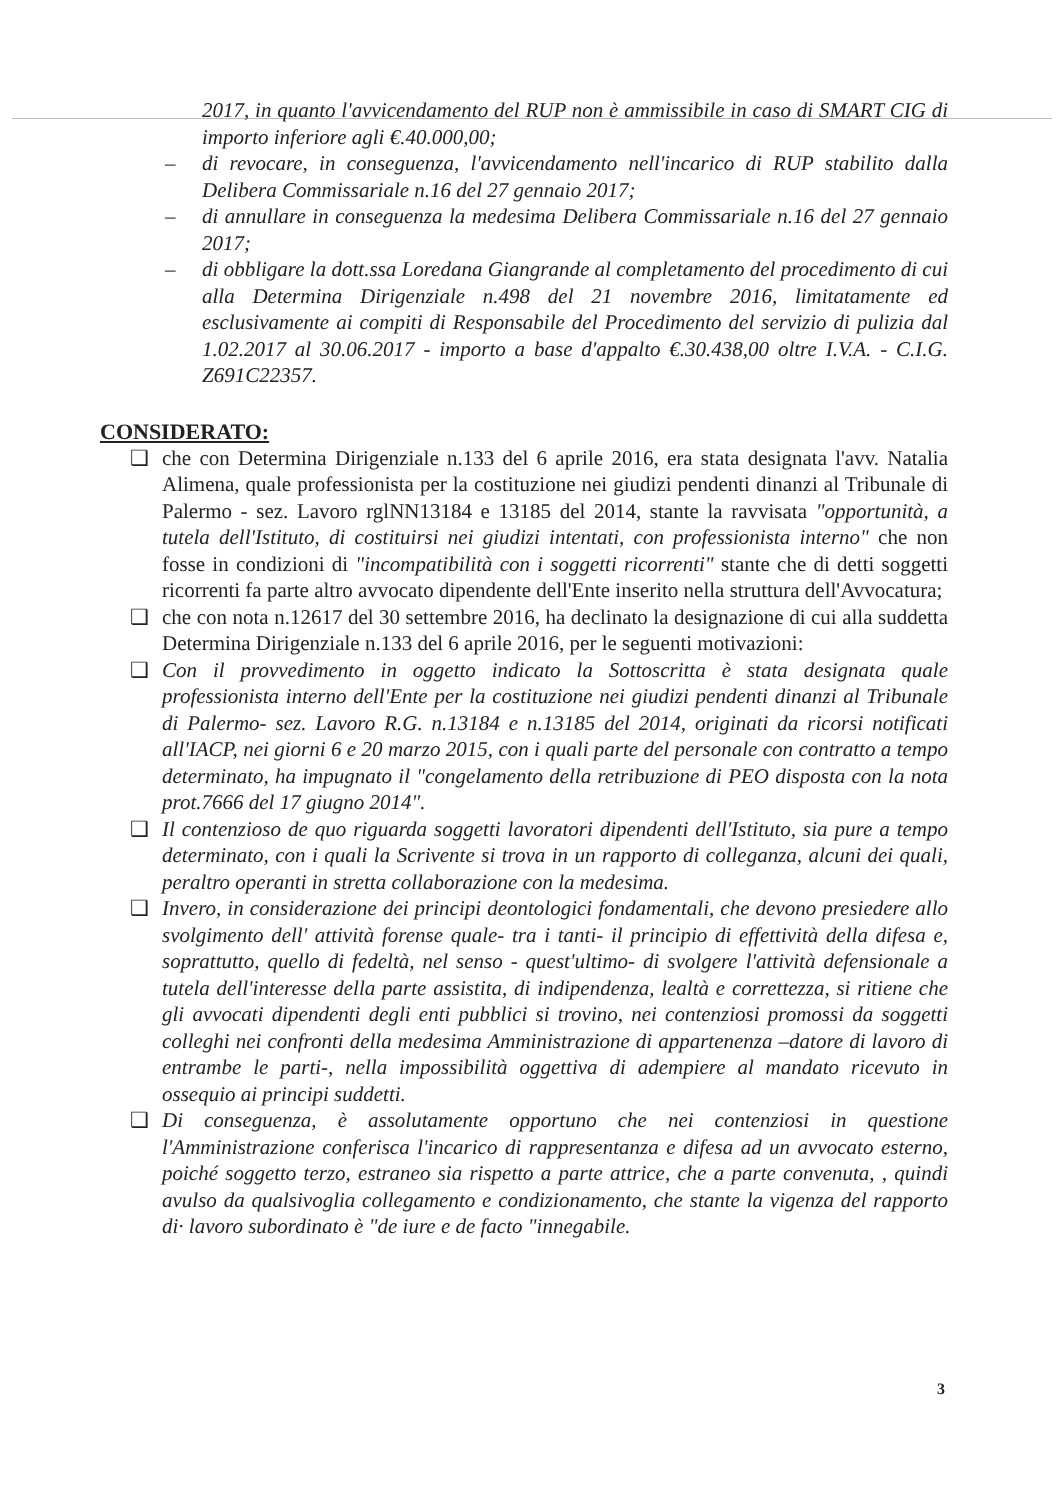2017, in quanto l'avvicendamento del RUP non è ammissibile in caso di SMART CIG di importo inferiore agli €.40.000,00;
– di revocare, in conseguenza, l'avvicendamento nell'incarico di RUP stabilito dalla Delibera Commissariale n.16 del 27 gennaio 2017;
– di annullare in conseguenza la medesima Delibera Commissariale n.16 del 27 gennaio 2017;
– di obbligare la dott.ssa Loredana Giangrande al completamento del procedimento di cui alla Determina Dirigenziale n.498 del 21 novembre 2016, limitatamente ed esclusivamente ai compiti di Responsabile del Procedimento del servizio di pulizia dal 1.02.2017 al 30.06.2017 - importo a base d'appalto €.30.438,00 oltre I.V.A. - C.I.G. Z691C22357.
CONSIDERATO:
❑ che con Determina Dirigenziale n.133 del 6 aprile 2016, era stata designata l'avv. Natalia Alimena, quale professionista per la costituzione nei giudizi pendenti dinanzi al Tribunale di Palermo - sez. Lavoro rglNN13184 e 13185 del 2014, stante la ravvisata "opportunità, a tutela dell'Istituto, di costituirsi nei giudizi intentati, con professionista interno" che non fosse in condizioni di "incompatibilità con i soggetti ricorrenti" stante che di detti soggetti ricorrenti fa parte altro avvocato dipendente dell'Ente inserito nella struttura dell'Avvocatura;
❑ che con nota n.12617 del 30 settembre 2016, ha declinato la designazione di cui alla suddetta Determina Dirigenziale n.133 del 6 aprile 2016, per le seguenti motivazioni:
❑ Con il provvedimento in oggetto indicato la Sottoscritta è stata designata quale professionista interno dell'Ente per la costituzione nei giudizi pendenti dinanzi al Tribunale di Palermo- sez. Lavoro R.G. n.13184 e n.13185 del 2014, originati da ricorsi notificati all'IACP, nei giorni 6 e 20 marzo 2015, con i quali parte del personale con contratto a tempo determinato, ha impugnato il "congelamento della retribuzione di PEO disposta con la nota prot.7666 del 17 giugno 2014".
❑ Il contenzioso de quo riguarda soggetti lavoratori dipendenti dell'Istituto, sia pure a tempo determinato, con i quali la Scrivente si trova in un rapporto di colleganza, alcuni dei quali, peraltro operanti in stretta collaborazione con la medesima.
❑ Invero, in considerazione dei principi deontologici fondamentali, che devono presiedere allo svolgimento dell' attività forense quale- tra i tanti- il principio di effettività della difesa e, soprattutto, quello di fedeltà, nel senso - quest'ultimo- di svolgere l'attività defensionale a tutela dell'interesse della parte assistita, di indipendenza, lealtà e correttezza, si ritiene che gli avvocati dipendenti degli enti pubblici si trovino, nei contenziosi promossi da soggetti colleghi nei confronti della medesima Amministrazione di appartenenza –datore di lavoro di entrambe le parti-, nella impossibilità oggettiva di adempiere al mandato ricevuto in ossequio ai principi suddetti.
❑ Di conseguenza, è assolutamente opportuno che nei contenziosi in questione l'Amministrazione conferisca l'incarico di rappresentanza e difesa ad un avvocato esterno, poiché soggetto terzo, estraneo sia rispetto a parte attrice, che a parte convenuta, , quindi avulso da qualsivoglia collegamento e condizionamento, che stante la vigenza del rapporto di· lavoro subordinato è "de iure e de facto "innegabile.
3